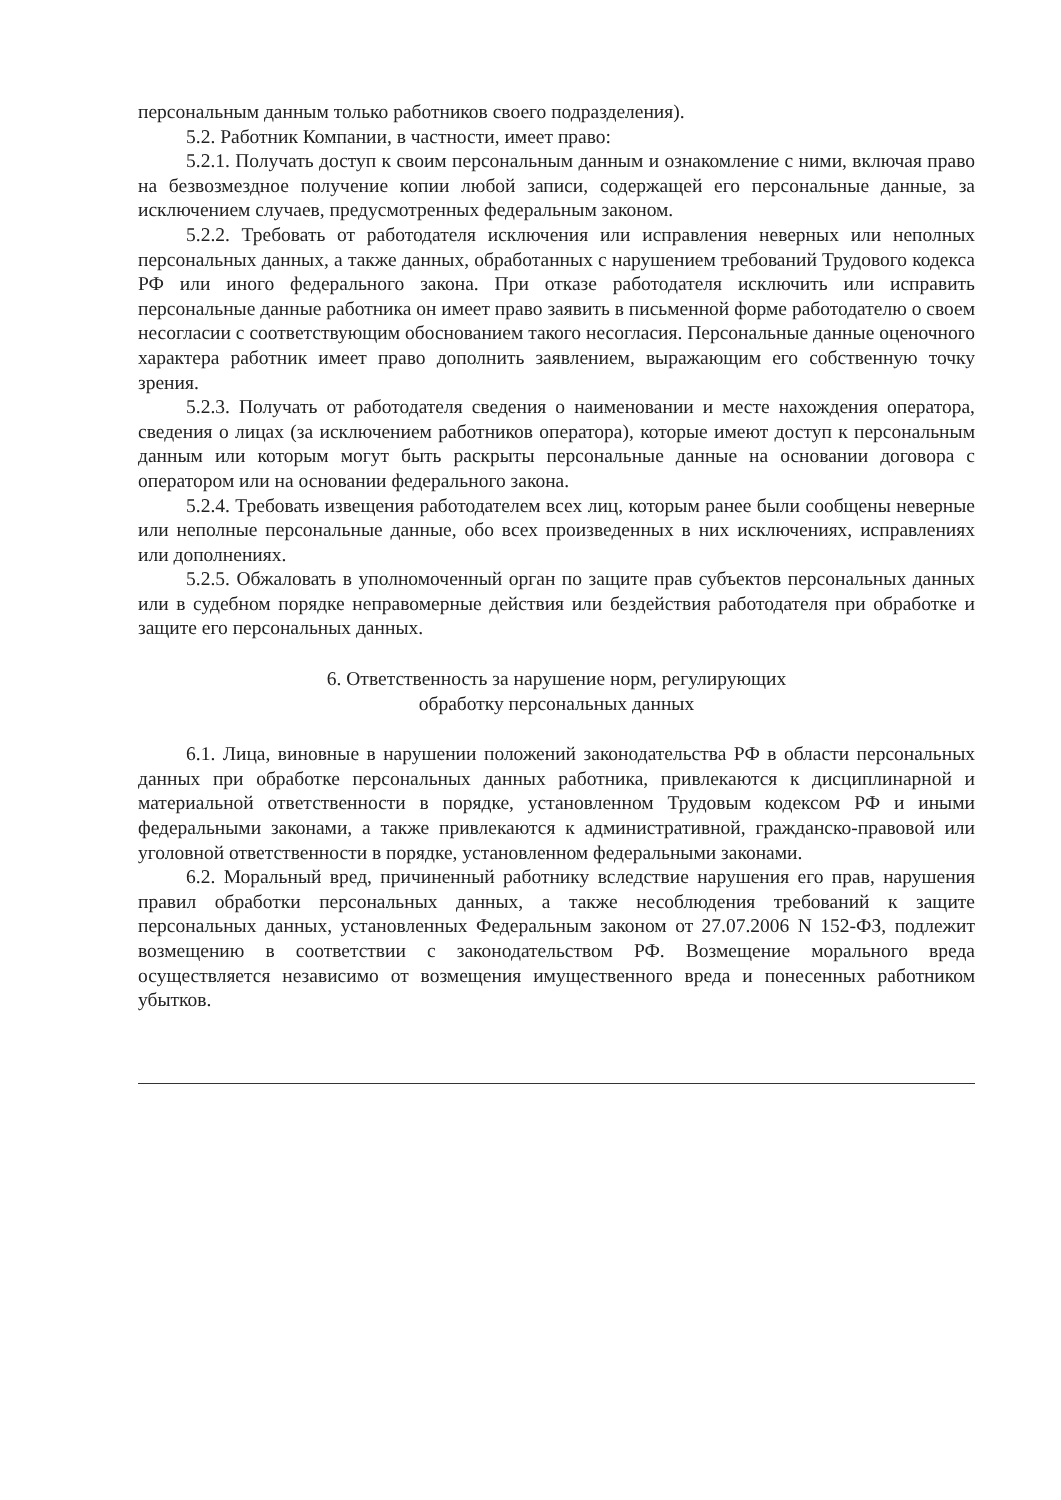персональным данным только работников своего подразделения).
5.2. Работник Компании, в частности, имеет право:
5.2.1. Получать доступ к своим персональным данным и ознакомление с ними, включая право на безвозмездное получение копии любой записи, содержащей его персональные данные, за исключением случаев, предусмотренных федеральным законом.
5.2.2. Требовать от работодателя исключения или исправления неверных или неполных персональных данных, а также данных, обработанных с нарушением требований Трудового кодекса РФ или иного федерального закона. При отказе работодателя исключить или исправить персональные данные работника он имеет право заявить в письменной форме работодателю о своем несогласии с соответствующим обоснованием такого несогласия. Персональные данные оценочного характера работник имеет право дополнить заявлением, выражающим его собственную точку зрения.
5.2.3. Получать от работодателя сведения о наименовании и месте нахождения оператора, сведения о лицах (за исключением работников оператора), которые имеют доступ к персональным данным или которым могут быть раскрыты персональные данные на основании договора с оператором или на основании федерального закона.
5.2.4. Требовать извещения работодателем всех лиц, которым ранее были сообщены неверные или неполные персональные данные, обо всех произведенных в них исключениях, исправлениях или дополнениях.
5.2.5. Обжаловать в уполномоченный орган по защите прав субъектов персональных данных или в судебном порядке неправомерные действия или бездействия работодателя при обработке и защите его персональных данных.
6. Ответственность за нарушение норм, регулирующих
обработку персональных данных
6.1. Лица, виновные в нарушении положений законодательства РФ в области персональных данных при обработке персональных данных работника, привлекаются к дисциплинарной и материальной ответственности в порядке, установленном Трудовым кодексом РФ и иными федеральными законами, а также привлекаются к административной, гражданско-правовой или уголовной ответственности в порядке, установленном федеральными законами.
6.2. Моральный вред, причиненный работнику вследствие нарушения его прав, нарушения правил обработки персональных данных, а также несоблюдения требований к защите персональных данных, установленных Федеральным законом от 27.07.2006 N 152-ФЗ, подлежит возмещению в соответствии с законодательством РФ. Возмещение морального вреда осуществляется независимо от возмещения имущественного вреда и понесенных работником убытков.